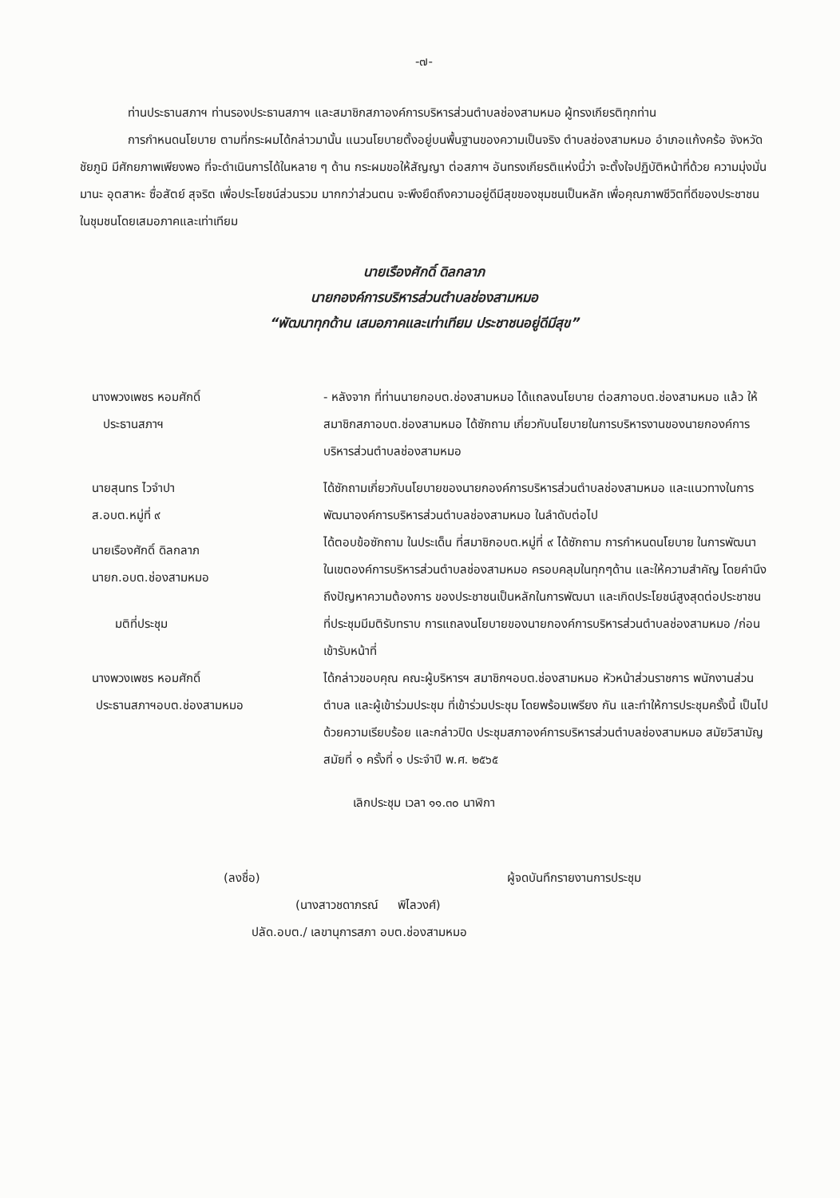-๗-
ท่านประธานสภาฯ ท่านรองประธานสภาฯ และสมาชิกสภาองค์การบริหารส่วนตำบลช่องสามหมอ ผู้ทรงเกียรติทุกท่าน
การกำหนดนโยบาย ตามที่กระผมได้กล่าวมานั้น แนวนโยบายตั้งอยู่บนพื้นฐานของความเป็นจริง ตำบลช่องสามหมอ อำเภอแก้งคร้อ จังหวัดชัยภูมิ มีศักยภาพเพียงพอ ที่จะดำเนินการได้ในหลาย ๆ ด้าน กระผมขอให้สัญญา ต่อสภาฯ อันทรงเกียรติแห่งนี้ว่า จะตั้งใจปฏิบัติหน้าที่ด้วย ความมุ่งมั่น มานะ อุตสาหะ ซื่อสัตย์ สุจริต เพื่อประโยชน์ส่วนรวม มากกว่าส่วนตน จะพึงยึดถึงความอยู่ดีมีสุขของชุมชนเป็นหลัก เพื่อคุณภาพชีวิตที่ดีของประชาชนในชุมชนโดยเสมอภาคและเท่าเทียม
นายเรืองศักดิ์ ดิลกลาภ
นายกองค์การบริหารส่วนตำบลช่องสามหมอ
“พัฒนาทุกด้าน เสมอภาคและเท่าเทียม ประชาชนอยู่ดีมีสุข”
นางพวงเพชร หอมศักดิ์
ประธานสภาฯ
- หลังจาก ที่ท่านนายกอบต.ช่องสามหมอ ได้แถลงนโยบาย ต่อสภาอบต.ช่องสามหมอ แล้ว ให้สมาชิกสภาอบต.ช่องสามหมอ ได้ซักถาม เกี่ยวกับนโยบายในการบริหารงานของนายกองค์การบริหารส่วนตำบลช่องสามหมอ
นายสุนทร ไวจำปา
ส.อบต.หมู่ที่ ๙
ได้ซักถามเกี่ยวกับนโยบายของนายกองค์การบริหารส่วนตำบลช่องสามหมอ และแนวทางในการพัฒนาองค์การบริหารส่วนตำบลช่องสามหมอ ในลำดับต่อไป
นายเรืองศักดิ์ ดิลกลาภ
นายก.อบต.ช่องสามหมอ
ได้ตอบข้อซักถาม ในประเด็น ที่สมาชิกอบต.หมู่ที่ ๙ ได้ซักถาม การกำหนดนโยบาย ในการพัฒนา ในเขตองค์การบริหารส่วนตำบลช่องสามหมอ ครอบคลุมในทุกๆด้าน และให้ความสำคัญ โดยคำนึงถึงปัญหาความต้องการ ของประชาชนเป็นหลักในการพัฒนา และเกิดประโยชน์สูงสุดต่อประชาชน
มติที่ประชุม ที่ประชุมมีมติรับทราบ การแถลงนโยบายของนายกองค์การบริหารส่วนตำบลช่องสามหมอ /ก่อนเข้ารับหน้าที่
นางพวงเพชร หอมศักดิ์
ประธานสภาฯอบต.ช่องสามหมอ
ได้กล่าวขอบคุณ คณะผู้บริหารฯ สมาชิกฯอบต.ช่องสามหมอ หัวหน้าส่วนราชการ พนักงานส่วนตำบล และผู้เข้าร่วมประชุม ที่เข้าร่วมประชุม โดยพร้อมเพรียง กัน และทำให้การประชุมครั้งนี้ เป็นไปด้วยความเรียบร้อย และกล่าวปิด ประชุมสภาองค์การบริหารส่วนตำบลช่องสามหมอ สมัยวิสามัญ สมัยที่ ๑ ครั้งที่ ๑ ประจำปี พ.ศ. ๒๕๖๕
เลิกประชุม เวลา ๑๑.๓๐ นาฬิกา
(ลงชื่อ) ผู้จดบันทึกรายงานการประชุม
(นางสาวชดาภรณ์ พิไลวงศ์)
ปลัด.อบต./ เลขานุการสภา อบต.ช่องสามหมอ